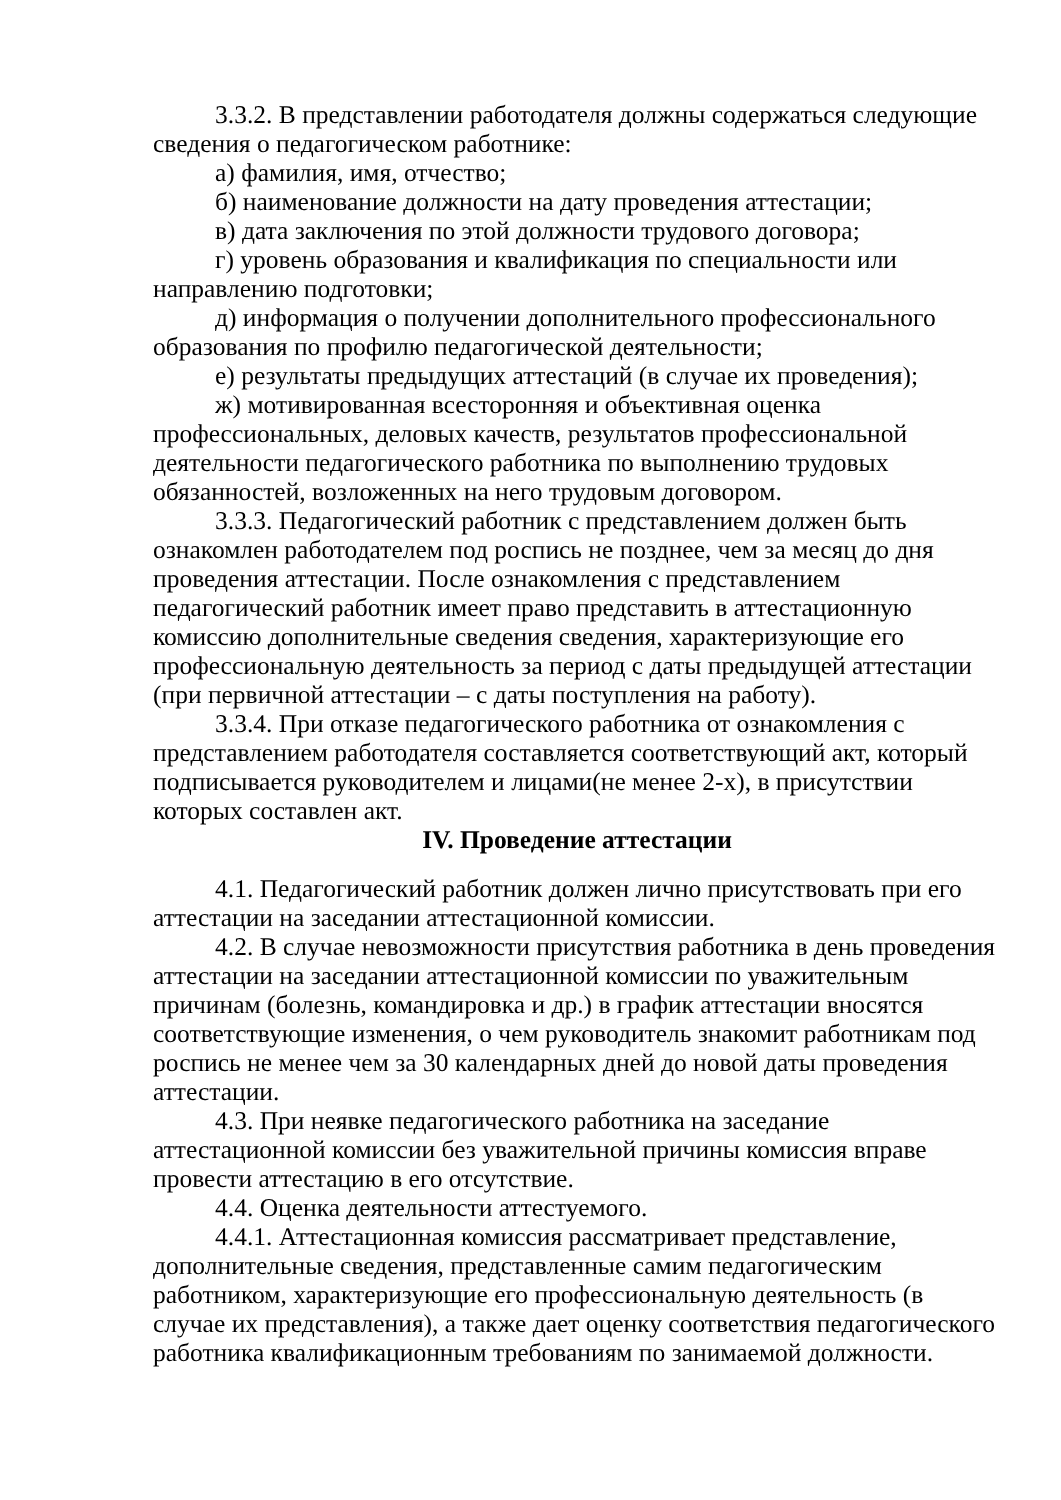3.3.2. В представлении работодателя должны содержаться следующие сведения о педагогическом работнике:
а) фамилия, имя, отчество;
б) наименование должности на дату проведения аттестации;
в) дата заключения по этой должности трудового договора;
г) уровень образования и квалификация по специальности или направлению подготовки;
д) информация о получении дополнительного профессионального образования по профилю педагогической деятельности;
е) результаты предыдущих аттестаций (в случае их проведения);
ж) мотивированная всесторонняя и объективная оценка профессиональных, деловых качеств, результатов профессиональной деятельности педагогического работника по выполнению трудовых обязанностей, возложенных на него трудовым договором.
3.3.3. Педагогический работник с представлением должен быть ознакомлен работодателем под роспись не позднее, чем за месяц до дня проведения аттестации. После ознакомления с представлением педагогический работник имеет право представить в аттестационную комиссию дополнительные сведения сведения, характеризующие его профессиональную деятельность за период с даты предыдущей аттестации (при первичной аттестации – с даты поступления на работу).
3.3.4. При отказе педагогического работника от ознакомления с представлением работодателя составляется соответствующий акт, который подписывается руководителем и лицами(не менее 2-х), в присутствии которых составлен акт.
IV. Проведение аттестации
4.1. Педагогический работник должен лично присутствовать при его аттестации на заседании аттестационной комиссии.
4.2. В случае невозможности присутствия работника в день проведения аттестации на заседании аттестационной комиссии по уважительным причинам (болезнь, командировка и др.) в график аттестации вносятся соответствующие изменения, о чем руководитель знакомит работникам под роспись не менее чем за 30 календарных дней до новой даты проведения аттестации.
4.3. При неявке педагогического работника на заседание аттестационной комиссии без уважительной причины комиссия вправе провести аттестацию в его отсутствие.
4.4. Оценка деятельности аттестуемого.
4.4.1. Аттестационная комиссия рассматривает представление, дополнительные сведения, представленные самим педагогическим работником, характеризующие его профессиональную деятельность (в случае их представления), а также дает оценку соответствия педагогического работника квалификационным требованиям по занимаемой должности.